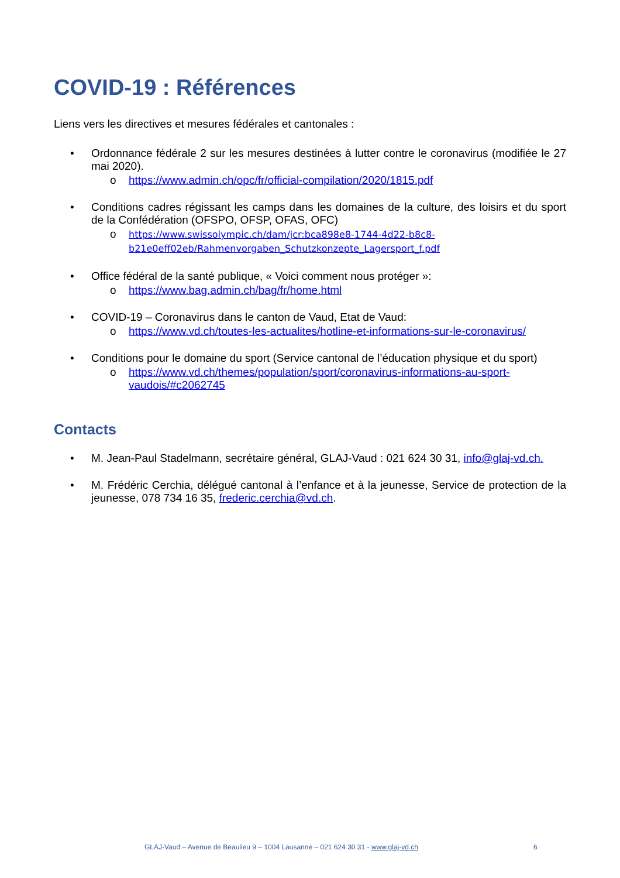COVID-19 : Références
Liens vers les directives et mesures fédérales et cantonales :
• Ordonnance fédérale 2 sur les mesures destinées à lutter contre le coronavirus (modifiée le 27 mai 2020).
o https://www.admin.ch/opc/fr/official-compilation/2020/1815.pdf
• Conditions cadres régissant les camps dans les domaines de la culture, des loisirs et du sport de la Confédération (OFSPO, OFSP, OFAS, OFC)
o https://www.swissolympic.ch/dam/jcr:bca898e8-1744-4d22-b8c8-b21e0eff02eb/Rahmenvorgaben_Schutzkonzepte_Lagersport_f.pdf
• Office fédéral de la santé publique, « Voici comment nous protéger »:
o https://www.bag.admin.ch/bag/fr/home.html
• COVID-19 – Coronavirus dans le canton de Vaud, Etat de Vaud:
o https://www.vd.ch/toutes-les-actualites/hotline-et-informations-sur-le-coronavirus/
• Conditions pour le domaine du sport (Service cantonal de l’éducation physique et du sport)
o https://www.vd.ch/themes/population/sport/coronavirus-informations-au-sport-vaudois/#c2062745
Contacts
• M. Jean-Paul Stadelmann, secrétaire général, GLAJ-Vaud : 021 624 30 31, info@glaj-vd.ch.
• M. Frédéric Cerchia, délégué cantonal à l’enfance et à la jeunesse, Service de protection de la jeunesse, 078 734 16 35, frederic.cerchia@vd.ch.
GLAJ-Vaud – Avenue de Beaulieu 9 – 1004 Lausanne – 021 624 30 31 - www.glaj-vd.ch 6